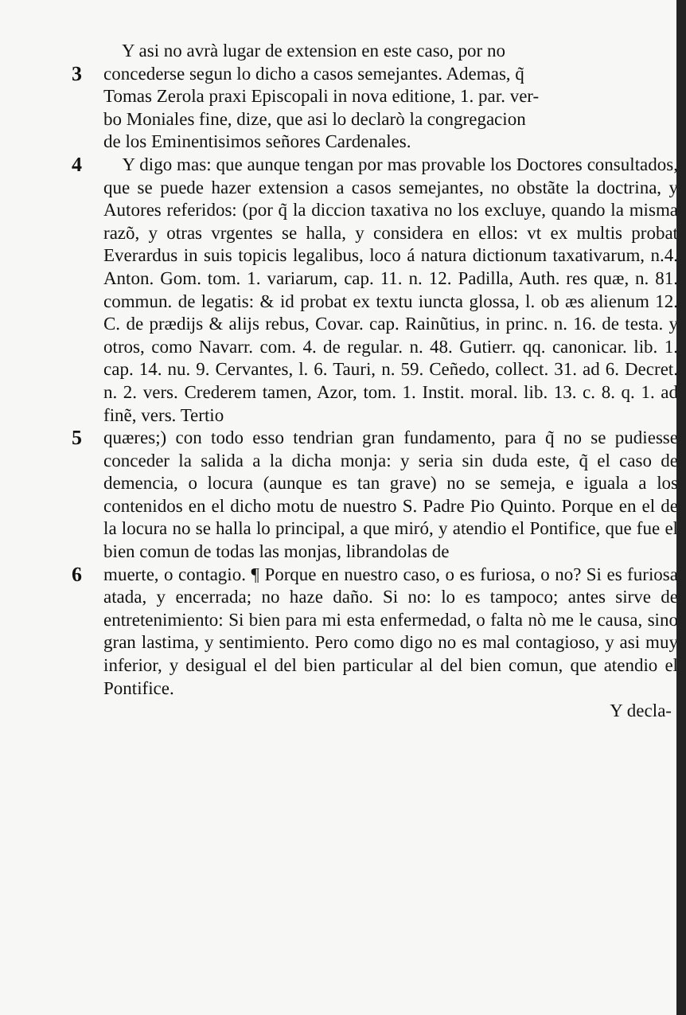Y asi no avrà lugar de extension en este caso, por no
3 concederse segun lo dicho a casos semejantes. Ademas, q̃
Tomas Zerola praxi Episcopali in nova editione, 1. par. ver-
bo Moniales fine, dize, que asi lo declarò la congregacion
de los Eminentisimos señores Cardenales.
4 Y digo mas: que aunque tengan por mas provable los Doctores consultados, que se puede hazer extension a casos semejantes, no obstãte la doctrina, y Autores referidos: (por q̃ la diccion taxativa no los excluye, quando la misma razõ, y otras vrgentes se halla, y considera en ellos: vt ex multis probat Everardus in suis topicis legalibus, loco á natura dictionum taxativarum, n.4. Anton. Gom. tom. 1. variarum, cap. 11. n. 12. Padilla, Auth. res quæ, n. 81. commun. de legatis: & id probat ex textu iuncta glossa, l. ob æs alienum 12. C. de prædijs & alijs rebus, Covar. cap. Rainũtius, in princ. n. 16. de testa. y otros, como Navarr. com. 4. de regular. n. 48. Gutierr. qq. canonicar. lib. 1. cap. 14. nu. 9. Cervantes, l. 6. Tauri, n. 59. Ceñedo, collect. 31. ad 6. Decret. n. 2. vers. Crederem tamen, Azor, tom. 1. Instit. moral. lib. 13. c. 8. q. 1. ad finẽ, vers. Tertio
5 quæres;) con todo esso tendrian gran fundamento, para q̃ no se pudiesse conceder la salida a la dicha monja: y seria sin duda este, q̃ el caso de demencia, o locura (aunque es tan grave) no se semeja, e iguala a los contenidos en el dicho motu de nuestro S. Padre Pio Quinto. Porque en el de la locura no se halla lo principal, a que miró, y atendio el Pontifice, que fue el bien comun de todas las monjas, librandolas de
6 muerte, o contagio. ¶ Porque en nuestro caso, o es furiosa, o no? Si es furiosa atada, y encerrada; no haze daño. Si no: lo es tampoco; antes sirve de entretenimiento: Si bien para mi esta enfermedad, o falta nò me le causa, sino gran lastima, y sentimiento. Pero como digo no es mal contagioso, y asi muy inferior, y desigual el del bien particular al del bien comun, que atendio el Pontifice.
Y decla-